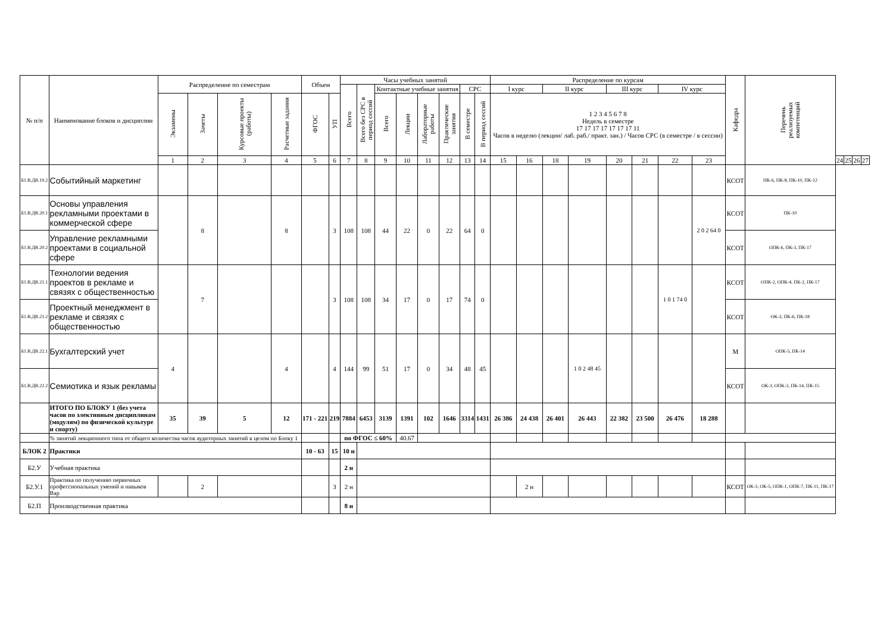| № п/п | Наименование блоков и дисциплин | Распределение по семестрам | | | | Объем | | Часы учебных занятий | | | | | | | | Распределение по курсам | | | | | | | | Кафедра | Перечень реализуемых компетенций | | | | |
| --- | --- | --- | --- | --- | --- | --- | --- | --- | --- | --- | --- | --- | --- | --- | --- | --- | --- | --- | --- | --- | --- | --- | --- | --- | --- | --- | --- | --- | --- |
| | | | | | | | | Всего | Всего без СРС в период сессий | Контактные учебные занятия | | | | СРС | | I курс | | II курс | | III курс | | IV курс | | | | | | | |
| | | Экзамены | Зачеты | Курсовые проекты (работы) | Расчетные задания | ФГОС | УП | | | Всего | Лекции | Лабораторные работы | Практические занятия | В семестре | В период сессий | 1 2 3 4 5 6 7 8 Недель в семестре 17 17 17 17 17 17 17 11 Часов в неделю (лекции/ лаб. раб./ практ. зан.) / Часов СРС (в семестре / в сессии) | | | | | | | | | | | | | |
| | | 1 | 2 | 3 | 4 | 5 | 6 | 7 | 8 | 9 | 10 | 11 | 12 | 13 | 14 | 15 | 16 | 18 | 19 | 20 | 21 | 22 | 23 | | | 24 | 25 | 26 | 27 |
| Б1.В.ДВ.19.2 | Событийный маркетинг | | | | | | | | | | | | | | | | | | | | | | | КСОТ | ПК-6, ПК-8, ПК-10, ПК-12 | | | | |
| Б1.В.ДВ.20.1 | Основы управления рекламными проектами в коммерческой сфере | | 8 | | 8 | | 3 | 108 | 108 | 44 | 22 | 0 | 22 | 64 | 0 | | | | | | | | 2 0 2 64 0 | КСОТ | ПК-10 | | | | |
| Б1.В.ДВ.20.2 | Управление рекламными проектами в социальной сфере | | | | | | | | | | | | | | | | | | | | | | | КСОТ | ОПК-6, ПК-3, ПК-17 | | | | |
| Б1.В.ДВ.21.1 | Технологии ведения проектов в рекламе и связях с общественностью | | 7 | | | | 3 | 108 | 108 | 34 | 17 | 0 | 17 | 74 | 0 | | | | | | | 1 0 1 74 0 | | КСОТ | ОПК-2, ОПК-4, ПК-2, ПК-17 | | | | |
| Б1.В.ДВ.21.2 | Проектный менеджмент в рекламе и связях с общественностью | | | | | | | | | | | | | | | | | | | | | | | КСОТ | ОК-3, ПК-6, ПК-18 | | | | |
| Б1.В.ДВ.22.1 | Бухгалтерский учет | 4 | | | 4 | | 4 | 144 | 99 | 51 | 17 | 0 | 34 | 48 | 45 | | | | 1 0 2 48 45 | | | | | М | ОПК-5, ПК-14 | | | | |
| Б1.В.ДВ.22.2 | Семиотика и язык рекламы | | | | | | | | | | | | | | | | | | | | | | | КСОТ | ОК-3, ОПК-3, ПК-14, ПК-15 | | | | |
| | ИТОГО ПО БЛОКУ 1 (без учета часов по элективным дисциплинам (модулям) по физической культуре и спорту) | 35 | 39 | 5 | 12 | 171 - 221 | 219 | 7884 | 6453 | 3139 | 1391 | 102 | 1646 | 3314 | 1431 | 26 386 | 24 438 | 26 401 | 26 443 | 22 382 | 23 500 | 26 476 | 18 288 | | | | | | |
| | % занятий лекционного типа от общего количества часов аудиторных занятий в целом по Блоку 1 | | | | | | | по ФГОС ≤ 60% | | | 40.67 | | | | | | | | | | | | | | | | | | |
| БЛОК 2 | Практики | | | | | 10 - 63 | 15 | 10 н | | | | | | | | | | | | | | | | | | | | | |
| Б2.У | Учебная практика | | | | | | | 2 н | | | | | | | | | | | | | | | | | | | | | |
| Б2.У.1 | Практика по получению первичных профессиональных умений и навыков Вар | | 2 | | | | 3 | 2 н | | | | | | | | | 2 н | | | | | | | КСОТ | ОК-3, ОК-5, ОПК-1, ОПК-7, ПК-11, ПК-17 | | | | |
| Б2.П | Производственная практика | | | | | | | 8 н | | | | | | | | | | | | | | | | | | | | | |